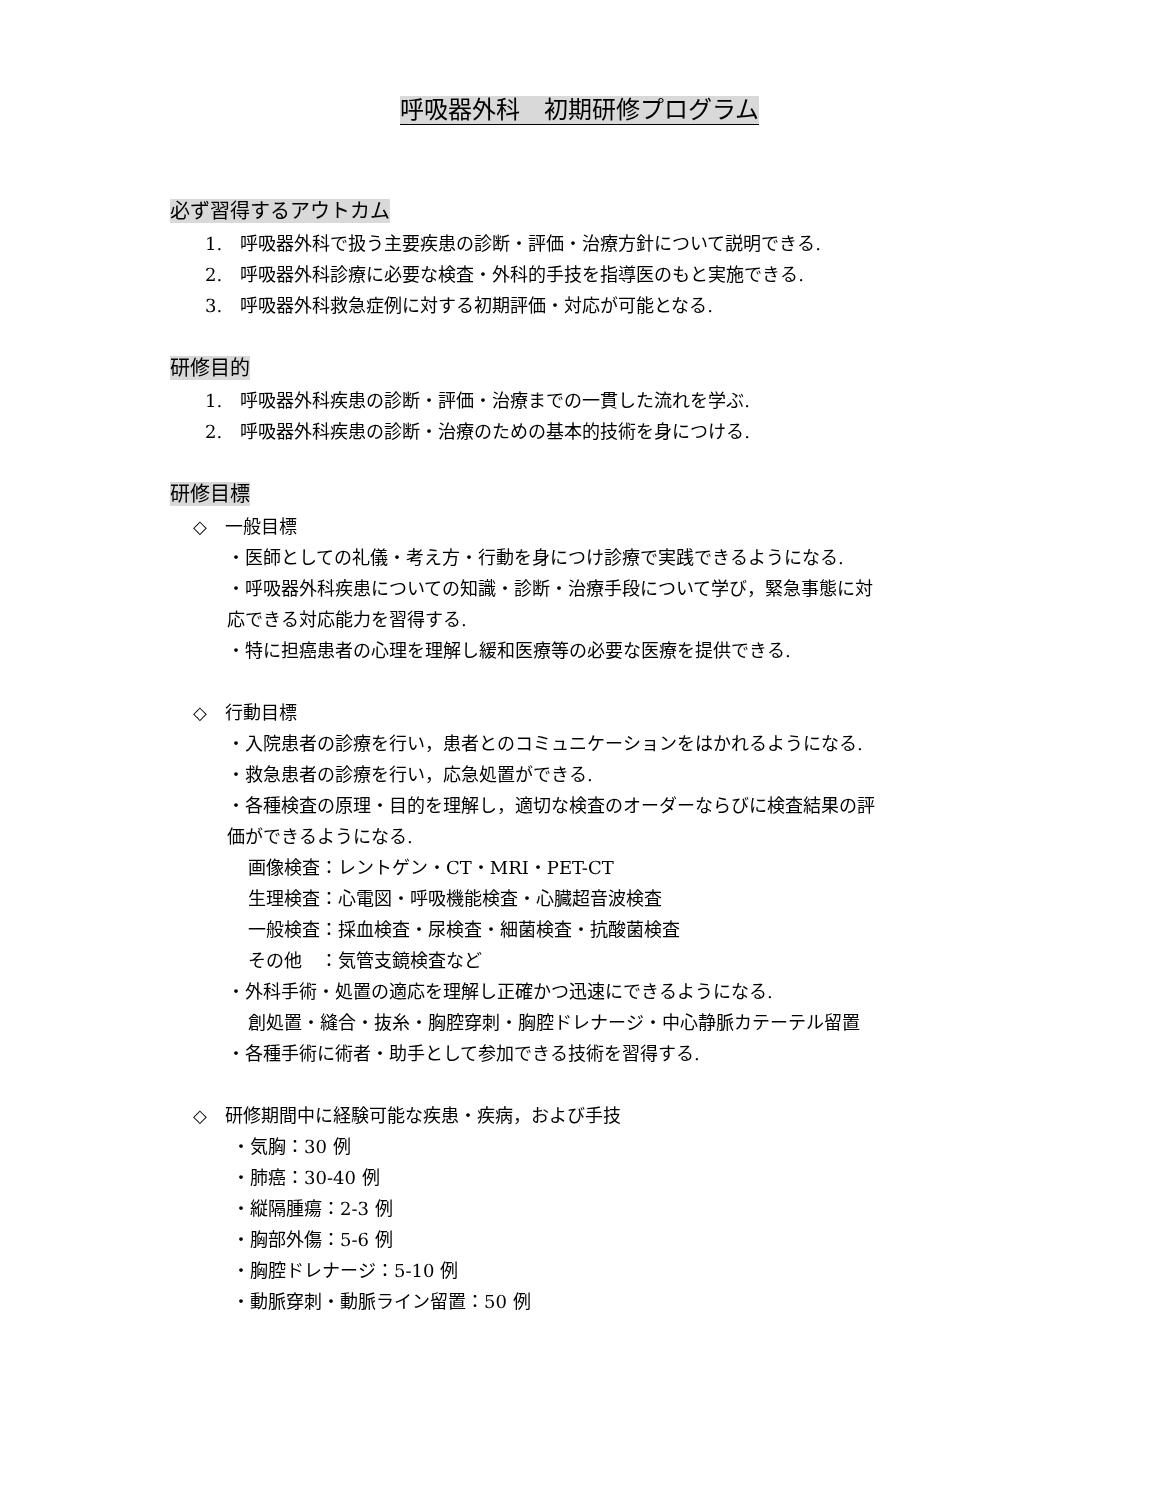呼吸器外科　初期研修プログラム
必ず習得するアウトカム
1.　呼吸器外科で扱う主要疾患の診断・評価・治療方針について説明できる.
2.　呼吸器外科診療に必要な検査・外科的手技を指導医のもと実施できる.
3.　呼吸器外科救急症例に対する初期評価・対応が可能となる.
研修目的
1.　呼吸器外科疾患の診断・評価・治療までの一貫した流れを学ぶ.
2.　呼吸器外科疾患の診断・治療のための基本的技術を身につける.
研修目標
◇　一般目標
・医師としての礼儀・考え方・行動を身につけ診療で実践できるようになる.
・呼吸器外科疾患についての知識・診断・治療手段について学び，緊急事態に対
応できる対応能力を習得する.
・特に担癌患者の心理を理解し緩和医療等の必要な医療を提供できる.
◇　行動目標
・入院患者の診療を行い，患者とのコミュニケーションをはかれるようになる.
・救急患者の診療を行い，応急処置ができる.
・各種検査の原理・目的を理解し，適切な検査のオーダーならびに検査結果の評
価ができるようになる.
画像検査：レントゲン・CT・MRI・PET-CT
生理検査：心電図・呼吸機能検査・心臓超音波検査
一般検査：採血検査・尿検査・細菌検査・抗酸菌検査
その他　：気管支鏡検査など
・外科手術・処置の適応を理解し正確かつ迅速にできるようになる.
創処置・縫合・抜糸・胸腔穿刺・胸腔ドレナージ・中心静脈カテーテル留置
・各種手術に術者・助手として参加できる技術を習得する.
◇　研修期間中に経験可能な疾患・疾病，および手技
・気胸：30 例
・肺癌：30-40 例
・縦隔腫瘍：2-3 例
・胸部外傷：5-6 例
・胸腔ドレナージ：5-10 例
・動脈穿刺・動脈ライン留置：50 例